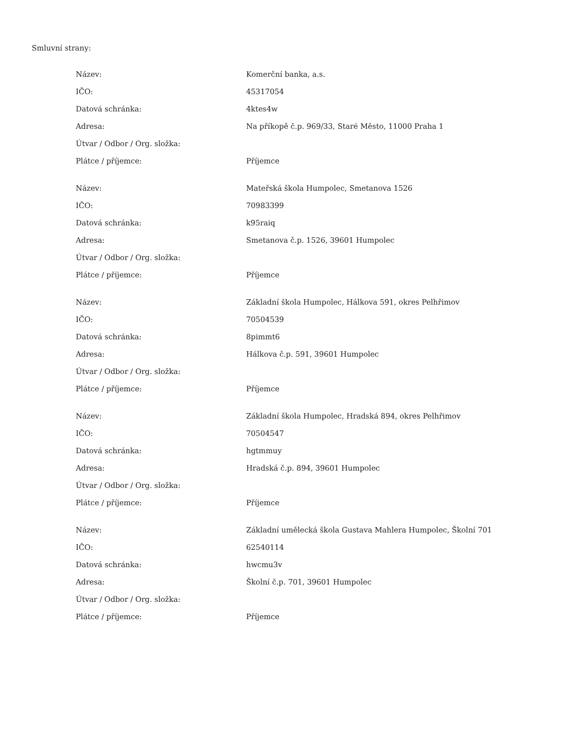Smluvní strany:
| Název: | Komerční banka, a.s. |
| IČO: | 45317054 |
| Datová schránka: | 4ktes4w |
| Adresa: | Na příkopě č.p. 969/33, Staré Město, 11000 Praha 1 |
| Útvar / Odbor / Org. složka: | |
| Plátce / příjemce: | Příjemce |
| Název: | Mateřská škola Humpolec, Smetanova 1526 |
| IČO: | 70983399 |
| Datová schránka: | k95raiq |
| Adresa: | Smetanova č.p. 1526, 39601 Humpolec |
| Útvar / Odbor / Org. složka: | |
| Plátce / příjemce: | Příjemce |
| Název: | Základní škola Humpolec, Hálkova 591, okres Pelhřimov |
| IČO: | 70504539 |
| Datová schránka: | 8pimmt6 |
| Adresa: | Hálkova č.p. 591, 39601 Humpolec |
| Útvar / Odbor / Org. složka: | |
| Plátce / příjemce: | Příjemce |
| Název: | Základní škola Humpolec, Hradská 894, okres Pelhřimov |
| IČO: | 70504547 |
| Datová schránka: | hgtmmuy |
| Adresa: | Hradská č.p. 894, 39601 Humpolec |
| Útvar / Odbor / Org. složka: | |
| Plátce / příjemce: | Příjemce |
| Název: | Základní umělecká škola Gustava Mahlera Humpolec, Školní 701 |
| IČO: | 62540114 |
| Datová schránka: | hwcmu3v |
| Adresa: | Školní č.p. 701, 39601 Humpolec |
| Útvar / Odbor / Org. složka: | |
| Plátce / příjemce: | Příjemce |